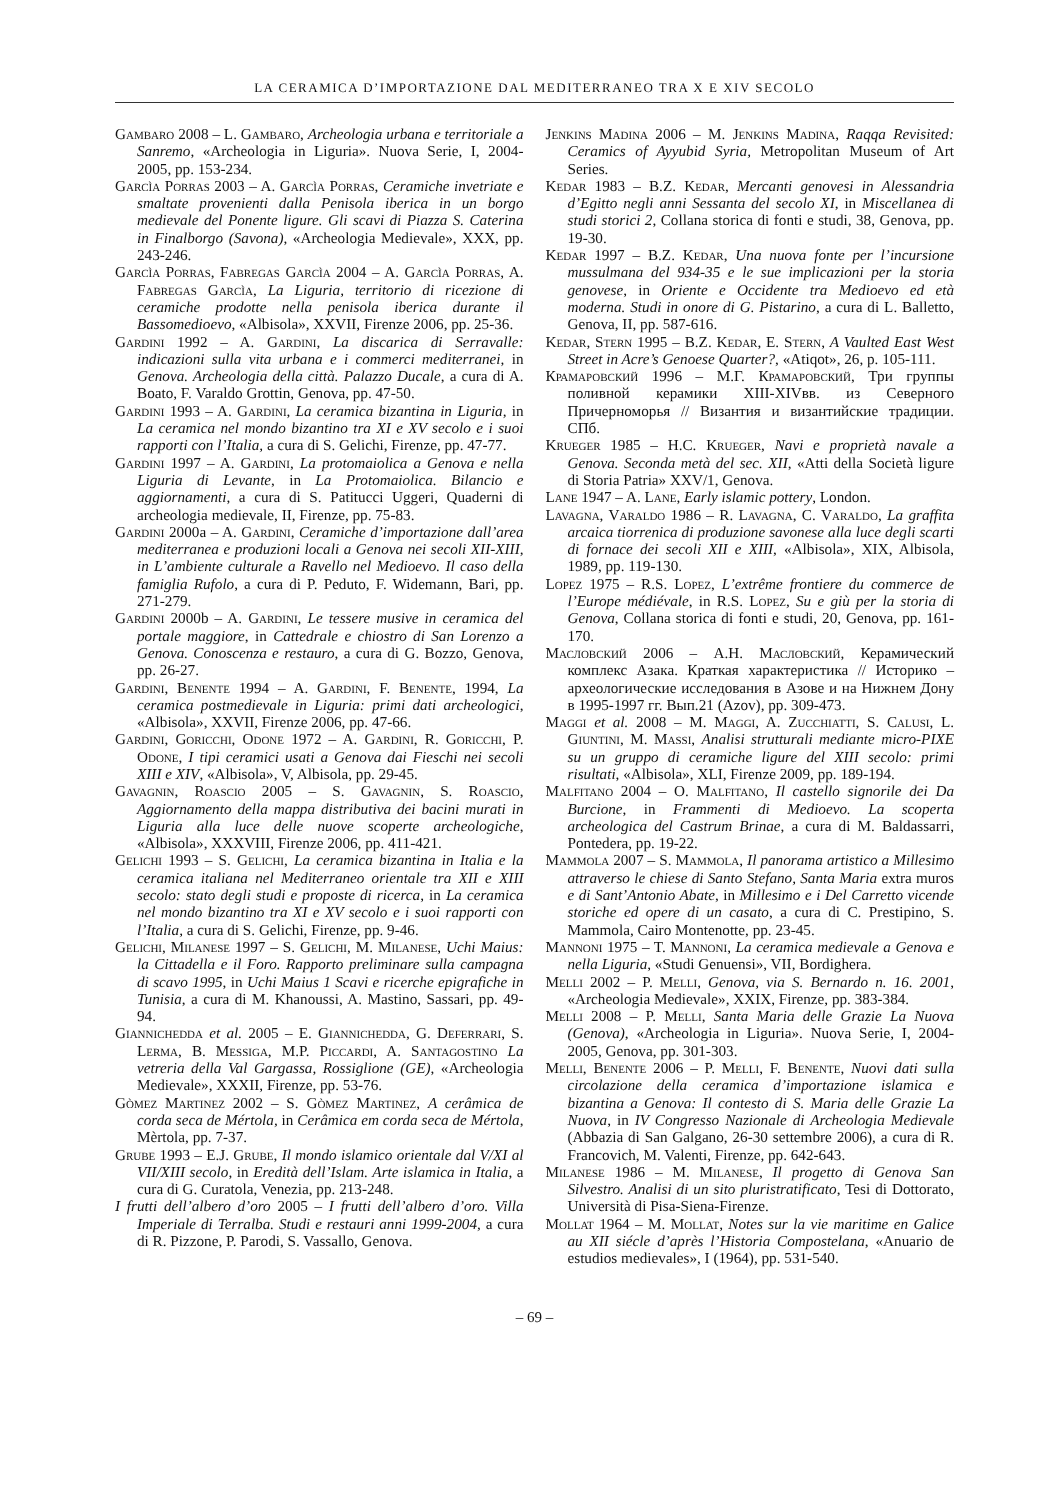LA CERAMICA D’IMPORTAZIONE DAL MEDITERRANEO TRA X E XIV SECOLO
Gambaro 2008 – L. Gambaro, Archeologia urbana e territoriale a Sanremo, «Archeologia in Liguria». Nuova Serie, I, 2004-2005, pp. 153-234.
Garcìa Porras 2003 – A. Garcìa Porras, Ceramiche invetriate e smaltate provenienti dalla Penisola iberica in un borgo medievale del Ponente ligure. Gli scavi di Piazza S. Caterina in Finalborgo (Savona), «Archeologia Medievale», XXX, pp. 243-246.
Garcìa Porras, Fabregas Garcìa 2004 – A. Garcìa Porras, A. Fabregas Garcìa, La Liguria, territorio di ricezione di ceramiche prodotte nella penisola iberica durante il Bassomedioevo, «Albisola», XXVII, Firenze 2006, pp. 25-36.
Gardini 1992 – A. Gardini, La discarica di Serravalle: indicazioni sulla vita urbana e i commerci mediterranei, in Genova. Archeologia della città. Palazzo Ducale, a cura di A. Boato, F. Varaldo Grottin, Genova, pp. 47-50.
Gardini 1993 – A. Gardini, La ceramica bizantina in Liguria, in La ceramica nel mondo bizantino tra XI e XV secolo e i suoi rapporti con l’Italia, a cura di S. Gelichi, Firenze, pp. 47-77.
Gardini 1997 – A. Gardini, La protomaiolica a Genova e nella Liguria di Levante, in La Protomaiolica. Bilancio e aggiornamenti, a cura di S. Patitucci Uggeri, Quaderni di archeologia medievale, II, Firenze, pp. 75-83.
Gardini 2000a – A. Gardini, Ceramiche d’importazione dall’area mediterranea e produzioni locali a Genova nei secoli XII-XIII, in L’ambiente culturale a Ravello nel Medioevo. Il caso della famiglia Rufolo, a cura di P. Peduto, F. Widemann, Bari, pp. 271-279.
Gardini 2000b – A. Gardini, Le tessere musive in ceramica del portale maggiore, in Cattedrale e chiostro di San Lorenzo a Genova. Conoscenza e restauro, a cura di G. Bozzo, Genova, pp. 26-27.
Gardini, Benente 1994 – A. Gardini, F. Benente, 1994, La ceramica postmedievale in Liguria: primi dati archeologici, «Albisola», XXVII, Firenze 2006, pp. 47-66.
Gardini, Goricchi, Odone 1972 – A. Gardini, R. Goricchi, P. Odone, I tipi ceramici usati a Genova dai Fieschi nei secoli XIII e XIV, «Albisola», V, Albisola, pp. 29-45.
Gavagnin, Roascio 2005 – S. Gavagnin, S. Roascio, Aggiornamento della mappa distributiva dei bacini murati in Liguria alla luce delle nuove scoperte archeologiche, «Albisola», XXXVIII, Firenze 2006, pp. 411-421.
Gelichi 1993 – S. Gelichi, La ceramica bizantina in Italia e la ceramica italiana nel Mediterraneo orientale tra XII e XIII secolo: stato degli studi e proposte di ricerca, in La ceramica nel mondo bizantino tra XI e XV secolo e i suoi rapporti con l’Italia, a cura di S. Gelichi, Firenze, pp. 9-46.
Gelichi, Milanese 1997 – S. Gelichi, M. Milanese, Uchi Maius: la Cittadella e il Foro. Rapporto preliminare sulla campagna di scavo 1995, in Uchi Maius 1 Scavi e ricerche epigrafiche in Tunisia, a cura di M. Khanoussi, A. Mastino, Sassari, pp. 49-94.
Giannichedda et al. 2005 – E. Giannichedda, G. Deferrari, S. Lerma, B. Messiga, M.P. Piccardi, A. Santagostino La vetreria della Val Gargassa, Rossiglione (GE), «Archeologia Medievale», XXXII, Firenze, pp. 53-76.
Gòmez Martinez 2002 – S. Gòmez Martinez, A cerâmica de corda seca de Mértola, in Cerâmica em corda seca de Mértola, Mèrtola, pp. 7-37.
Grube 1993 – E.J. Grube, Il mondo islamico orientale dal V/XI al VII/XIII secolo, in Eredità dell’Islam. Arte islamica in Italia, a cura di G. Curatola, Venezia, pp. 213-248.
I frutti dell’albero d’oro 2005 – I frutti dell’albero d’oro. Villa Imperiale di Terralba. Studi e restauri anni 1999-2004, a cura di R. Pizzone, P. Parodi, S. Vassallo, Genova.
Jenkins Madina 2006 – M. Jenkins Madina, Raqqa Revisited: Ceramics of Ayyubid Syria, Metropolitan Museum of Art Series.
Kedar 1983 – B.Z. Kedar, Mercanti genovesi in Alessandria d’Egitto negli anni Sessanta del secolo XI, in Miscellanea di studi storici 2, Collana storica di fonti e studi, 38, Genova, pp. 19-30.
Kedar 1997 – B.Z. Kedar, Una nuova fonte per l’incursione mussulmana del 934-35 e le sue implicazioni per la storia genovese, in Oriente e Occidente tra Medioevo ed età moderna. Studi in onore di G. Pistarino, a cura di L. Balletto, Genova, II, pp. 587-616.
Kedar, Stern 1995 – B.Z. Kedar, E. Stern, A Vaulted East West Street in Acre’s Genoese Quarter?, «Atiqot», 26, p. 105-111.
Крамаровский 1996 – М.Г. Крамаровский, Три группы поливной керамики XIII-XIVвв. из Северного Причерноморья // Византия и византийские традиции. СПб.
Krueger 1985 – H.C. Krueger, Navi e proprietà navale a Genova. Seconda metà del sec. XII, «Atti della Società ligure di Storia Patria» XXV/1, Genova.
Lane 1947 – A. Lane, Early islamic pottery, London.
Lavagna, Varaldo 1986 – R. Lavagna, C. Varaldo, La graffita arcaica tiorrenica di produzione savonese alla luce degli scarti di fornace dei secoli XII e XIII, «Albisola», XIX, Albisola, 1989, pp. 119-130.
Lopez 1975 – R.S. Lopez, L’extrême frontiere du commerce de l’Europe médiévale, in R.S. Lopez, Su e giù per la storia di Genova, Collana storica di fonti e studi, 20, Genova, pp. 161-170.
Масловский 2006 – А.Н. Масловский, Керамический комплекс Азака. Краткая характеристика // Историко – археологические исследования в Азове и на Нижнем Дону в 1995-1997 гг. Вып.21 (Azov), pp. 309-473.
Maggi et al. 2008 – M. Maggi, A. Zucchiatti, S. Calusi, L. Giuntini, M. Massi, Analisi strutturali mediante micro-PIXE su un gruppo di ceramiche ligure del XIII secolo: primi risultati, «Albisola», XLI, Firenze 2009, pp. 189-194.
Malfitano 2004 – O. Malfitano, Il castello signorile dei Da Burcione, in Frammenti di Medioevo. La scoperta archeologica del Castrum Brinae, a cura di M. Baldassarri, Pontedera, pp. 19-22.
Mammola 2007 – S. Mammola, Il panorama artistico a Millesimo attraverso le chiese di Santo Stefano, Santa Maria extra muros e di Sant’Antonio Abate, in Millesimo e i Del Carretto vicende storiche ed opere di un casato, a cura di C. Prestipino, S. Mammola, Cairo Montenotte, pp. 23-45.
Mannoni 1975 – T. Mannoni, La ceramica medievale a Genova e nella Liguria, «Studi Genuensi», VII, Bordighera.
Melli 2002 – P. Melli, Genova, via S. Bernardo n. 16. 2001, «Archeologia Medievale», XXIX, Firenze, pp. 383-384.
Melli 2008 – P. Melli, Santa Maria delle Grazie La Nuova (Genova), «Archeologia in Liguria». Nuova Serie, I, 2004-2005, Genova, pp. 301-303.
Melli, Benente 2006 – P. Melli, F. Benente, Nuovi dati sulla circolazione della ceramica d’importazione islamica e bizantina a Genova: Il contesto di S. Maria delle Grazie La Nuova, in IV Congresso Nazionale di Archeologia Medievale (Abbazia di San Galgano, 26-30 settembre 2006), a cura di R. Francovich, M. Valenti, Firenze, pp. 642-643.
Milanese 1986 – M. Milanese, Il progetto di Genova San Silvestro. Analisi di un sito pluristratificato, Tesi di Dottorato, Università di Pisa-Siena-Firenze.
Mollat 1964 – M. Mollat, Notes sur la vie maritime en Galice au XII siécle d’après l’Historia Compostelana, «Anuario de estudios medievales», I (1964), pp. 531-540.
– 69 –